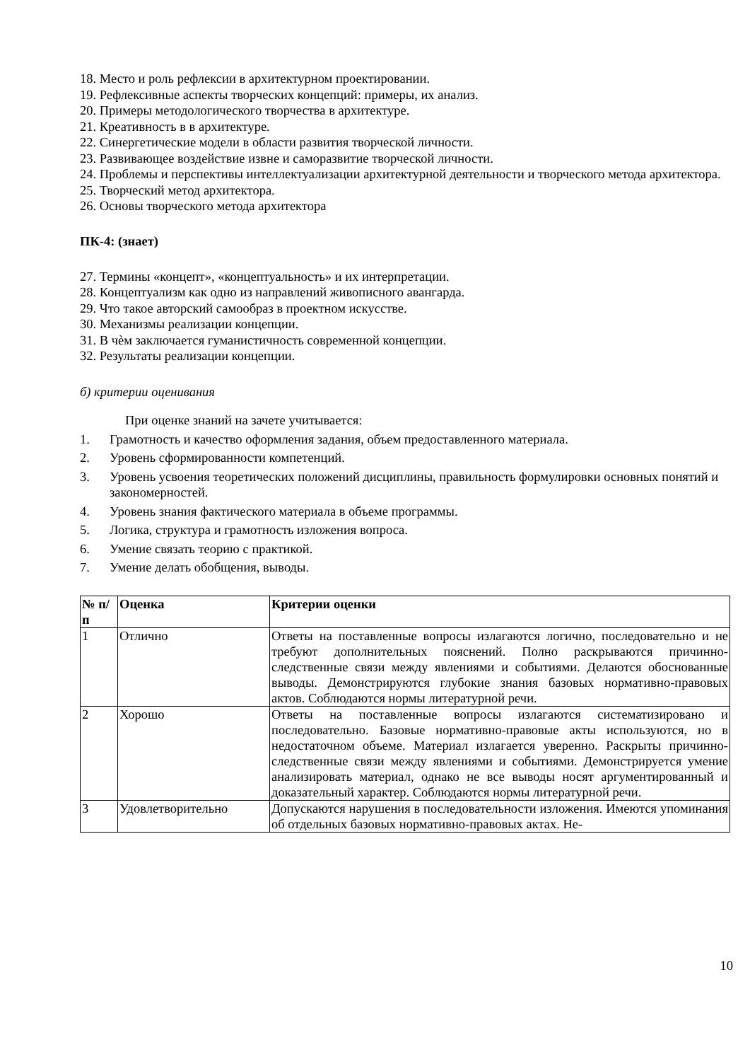18. Место и роль рефлексии в архитектурном проектировании.
19. Рефлексивные аспекты творческих концепций: примеры, их анализ.
20. Примеры методологического творчества в архитектуре.
21. Креативность в в архитектуре.
22. Синергетические модели в области развития творческой личности.
23. Развивающее воздействие извне и саморазвитие творческой личности.
24. Проблемы и перспективы интеллектуализации архитектурной деятельности и творческого метода архитектора.
25. Творческий метод архитектора.
26. Основы творческого метода архитектора
ПК-4: (знает)
27. Термины «концепт», «концептуальность» и их интерпретации.
28. Концептуализм как одно из направлений живописного авангарда.
29. Что такое авторский самообраз в проектном искусстве.
30. Механизмы реализации концепции.
31. В чѐм заключается гуманистичность современной концепции.
32. Результаты реализации концепции.
б) критерии оценивания
При оценке знаний на зачете учитывается:
1. Грамотность и качество оформления задания, объем предоставленного материала.
2. Уровень сформированности компетенций.
3. Уровень усвоения теоретических положений дисциплины, правильность формулировки основных понятий и закономерностей.
4. Уровень знания фактического материала в объеме программы.
5. Логика, структура и грамотность изложения вопроса.
6. Умение связать теорию с практикой.
7. Умение делать обобщения, выводы.
| № п/п | Оценка | Критерии оценки |
| --- | --- | --- |
| 1 | Отлично | Ответы на поставленные вопросы излагаются логично, последовательно и не требуют дополнительных пояснений. Полно раскрываются причинно-следственные связи между явлениями и событиями. Делаются обоснованные выводы. Демонстрируются глубокие знания базовых нормативно-правовых актов. Соблюдаются нормы литературной речи. |
| 2 | Хорошо | Ответы на поставленные вопросы излагаются систематизировано и последовательно. Базовые нормативно-правовые акты используются, но в недостаточном объеме. Материал излагается уверенно. Раскрыты причинно-следственные связи между явлениями и событиями. Демонстрируется умение анализировать материал, однако не все выводы носят аргументированный и доказательный характер. Соблюдаются нормы литературной речи. |
| 3 | Удовлетворительно | Допускаются нарушения в последовательности изложения. Имеются упоминания об отдельных базовых нормативно-правовых актах. Не- |
10